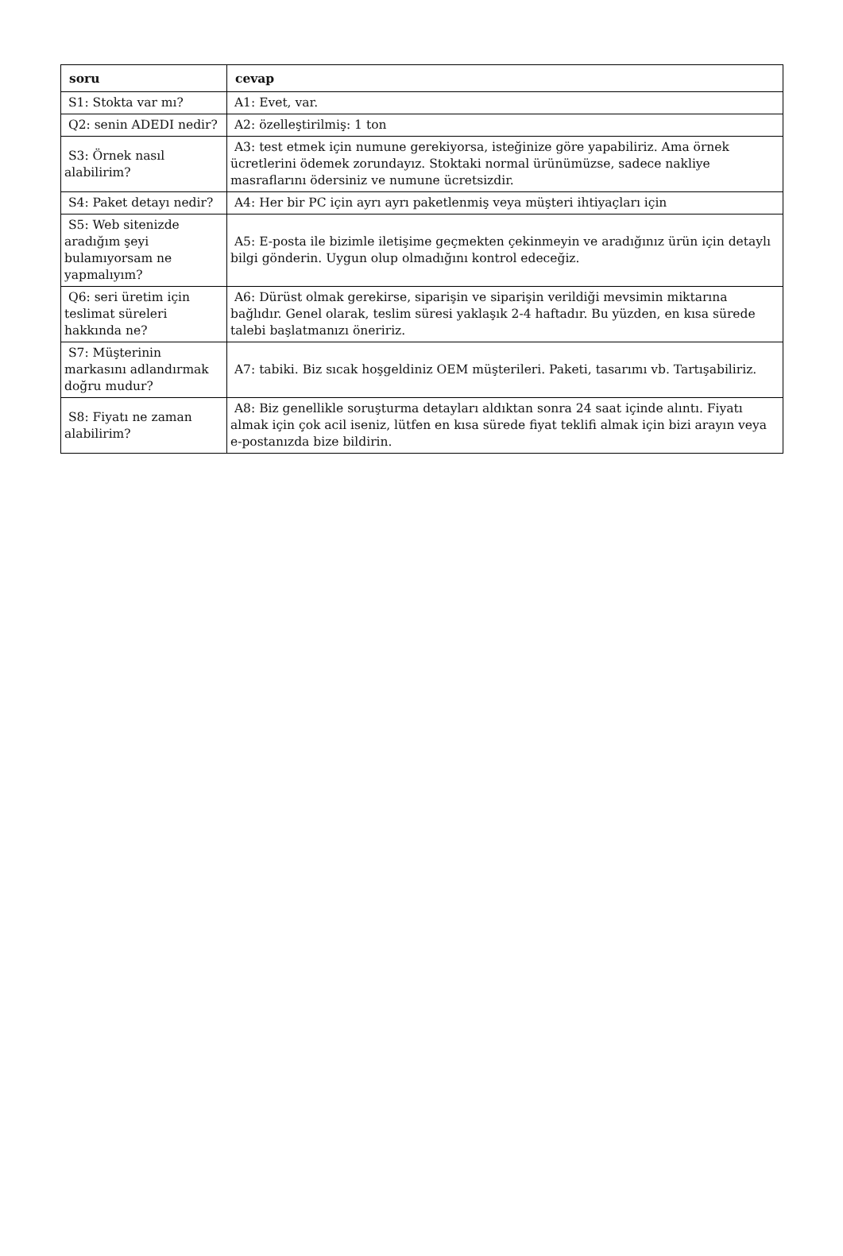| soru | cevap |
| --- | --- |
| S1: Stokta var mı? | A1: Evet, var. |
| Q2: senin ADEDI nedir? | A2: özelleştirilmiş: 1 ton |
| S3: Örnek nasıl alabilirim? | A3: test etmek için numune gerekiyorsa, isteğinize göre yapabiliriz. Ama örnek ücretlerini ödemek zorundayız. Stoktaki normal ürünümüzse, sadece nakliye masraflarını ödersiniz ve numune ücretsizdir. |
| S4: Paket detayı nedir? | A4: Her bir PC için ayrı ayrı paketlenmiş veya müşteri ihtiyaçları için |
| S5: Web sitenizde aradığım şeyi bulamıyorsam ne yapmalıyım? | A5: E-posta ile bizimle iletişime geçmekten çekinmeyin ve aradığınız ürün için detaylı bilgi gönderin. Uygun olup olmadığını kontrol edeceğiz. |
| Q6: seri üretim için teslimat süreleri hakkında ne? | A6: Dürüst olmak gerekirse, siparişin ve siparişin verildiği mevsimin miktarına bağlıdır. Genel olarak, teslim süresi yaklaşık 2-4 haftadır. Bu yüzden, en kısa sürede talebi başlatmanızı öneririz. |
| S7: Müşterinin markasını adlandırmak doğru mudur? | A7: tabiki. Biz sıcak hoşgeldiniz OEM müşterileri. Paketi, tasarımı vb. Tartışabiliriz. |
| S8: Fiyatı ne zaman alabilirim? | A8: Biz genellikle soruşturma detayları aldıktan sonra 24 saat içinde alıntı. Fiyatı almak için çok acil iseniz, lütfen en kısa sürede fiyat teklifi almak için bizi arayın veya e-postanızda bize bildirin. |